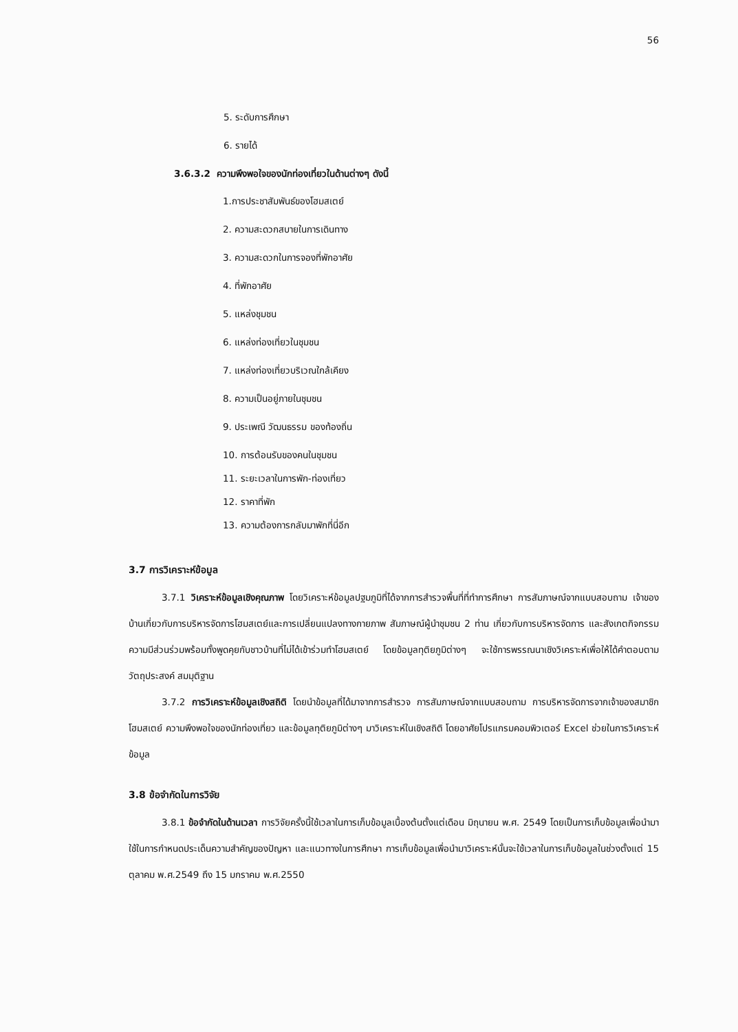56
5. ระดับการศึกษา
6. รายได้
3.6.3.2 ความพึงพอใจของนักท่องเที่ยวในด้านต่างๆ ดังนี้
1.การประชาสัมพันธ์ของโฮมสเตย์
2. ความสะดวกสบายในการเดินทาง
3. ความสะดวกในการจองที่พักอาศัย
4. ที่พักอาศัย
5. แหล่งชุมชน
6. แหล่งท่องเที่ยวในชุมชน
7. แหล่งท่องเที่ยวบริเวณใกล้เคียง
8. ความเป็นอยู่ภายในชุมชน
9. ประเพณี วัฒนธรรม ของท้องถิ่น
10. การต้อนรับของคนในชุมชน
11. ระยะเวลาในการพัก-ท่องเที่ยว
12. ราคาที่พัก
13. ความต้องการกลับมาพักที่นี่อีก
3.7 การวิเคราะห์ข้อมูล
3.7.1 วิเคราะห์ข้อมูลเชิงคุณภาพ โดยวิเคราะห์ข้อมูลปฐมภูมิที่ได้จากการสำรวจพื้นที่ที่ทำการศึกษา การสัมภาษณ์จากแบบสอบถาม เจ้าของบ้านเกี่ยวกับการบริหารจัดการโฮมสเตย์และการเปลี่ยนแปลงทางกายภาพ สัมภาษณ์ผู้นำชุมชน 2 ท่าน เกี่ยวกับการบริหารจัดการ และสังเกตกิจกรรมความมีส่วนร่วมพร้อมทั้งพูดคุยกับชาวบ้านที่ไม่ได้เข้าร่วมทำโฮมสเตย์ โดยข้อมูลทุติยภูมิต่างๆ จะใช้การพรรณนาเชิงวิเคราะห์เพื่อให้ได้คำตอบตาม วัตถุประสงค์ สมมุติฐาน
3.7.2 การวิเคราะห์ข้อมูลเชิงสถิติ โดยนำข้อมูลที่ได้มาจากการสำรวจ การสัมภาษณ์จากแบบสอบถาม การบริหารจัดการจากเจ้าของสมาชิกโฮมสเตย์ ความพึงพอใจของนักท่องเที่ยว และข้อมูลทุติยภูมิต่างๆ มาวิเคราะห์ในเชิงสถิติ โดยอาศัยโปรแกรมคอมพิวเตอร์ Excel ช่วยในการวิเคราะห์ข้อมูล
3.8 ข้อจำกัดในการวิจัย
3.8.1 ข้อจำกัดในด้านเวลา การวิจัยครั้งนี้ใช้เวลาในการเก็บข้อมูลเบื้องต้นตั้งแต่เดือน มิถุนายน พ.ศ. 2549 โดยเป็นการเก็บข้อมูลเพื่อนำมาใช้ในการกำหนดประเด็นความสำคัญของปัญหา และแนวทางในการศึกษา การเก็บข้อมูลเพื่อนำมาวิเคราะห์นั้นจะใช้เวลาในการเก็บข้อมูลในช่วงตั้งแต่ 15 ตุลาคม พ.ศ.2549 ถึง 15 มกราคม พ.ศ.2550